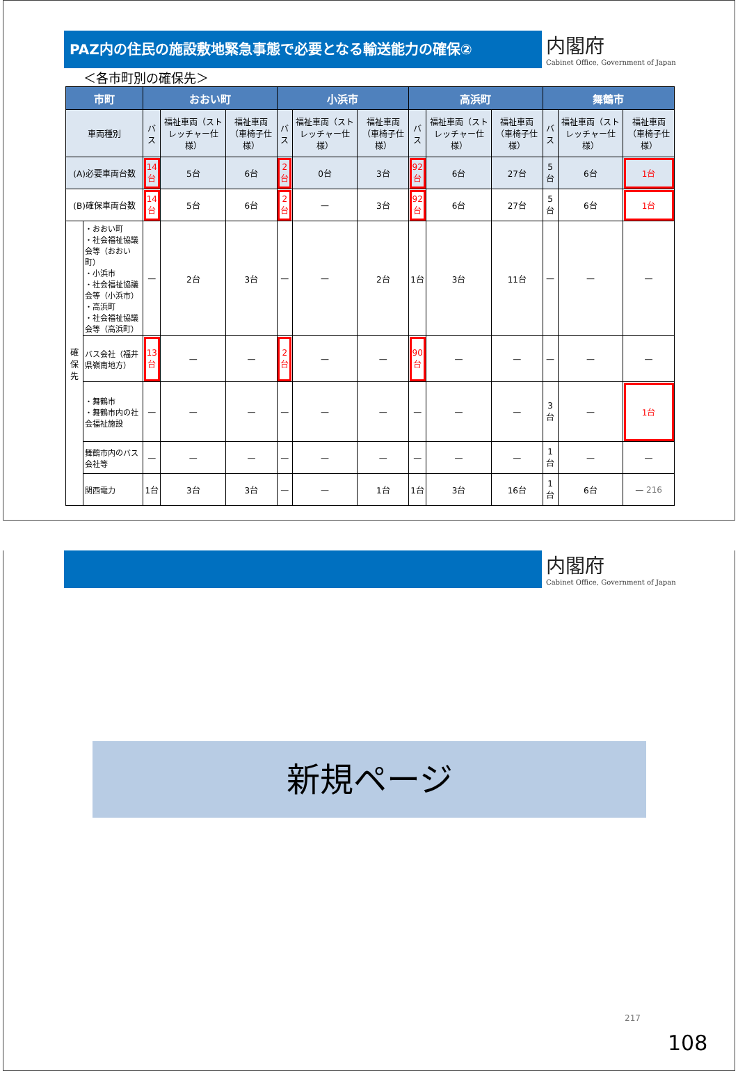PAZ内の住民の施設敷地緊急事態で必要となる輸送能力の確保②
内閣府
Cabinet Office, Government of Japan
＜各市町別の確保先＞
| 市町 | | おおい町 | | | 小浜市 | | | 高浜町 | | | 舞鶴市 | | |
| --- | --- | --- | --- | --- | --- | --- | --- | --- | --- | --- | --- | --- | --- |
| 車両種別 | | バス | 福祉車両（ストレッチャー仕様） | 福祉車両（車椅子仕様） | バス | 福祉車両（ストレッチャー仕様） | 福祉車両（車椅子仕様） | バス | 福祉車両（ストレッチャー仕様） | 福祉車両（車椅子仕様） | バス | 福祉車両（ストレッチャー仕様） | 福祉車両（車椅子仕様） |
| (A)必要車両台数 | | 14台 | 5台 | 6台 | 2台 | 0台 | 3台 | 92台 | 6台 | 27台 | 5台 | 6台 | 1台 |
| (B)確保車両台数 | | 14台 | 5台 | 6台 | 2台 | — | 3台 | 92台 | 6台 | 27台 | 5台 | 6台 | 1台 |
| 確 保 先 | ・おおい町 ・社会福祉協議会等（おおい町） ・小浜市 ・社会福祉協議会等（小浜市） ・高浜町 ・社会福祉協議会等（高浜町） | — | 2台 | 3台 | — | — | 2台 | 1台 | 3台 | 11台 | — | — | — |
| | バス会社（福井県嶺南地方） | 13台 | — | — | 2台 | — | — | 90台 | — | — | — | — | — |
| | ・舞鶴市 ・舞鶴市内の社会福祉施設 | — | — | — | — | — | — | — | — | — | 3台 | — | 1台 |
| | 舞鶴市内のバス会社等 | — | — | — | — | — | — | — | — | — | 1台 | — | — |
| | 関西電力 | 1台 | 3台 | 3台 | — | — | 1台 | 1台 | 3台 | 16台 | 1台 | 6台 | — 216 |
内閣府
Cabinet Office, Government of Japan
新規ページ
217
108